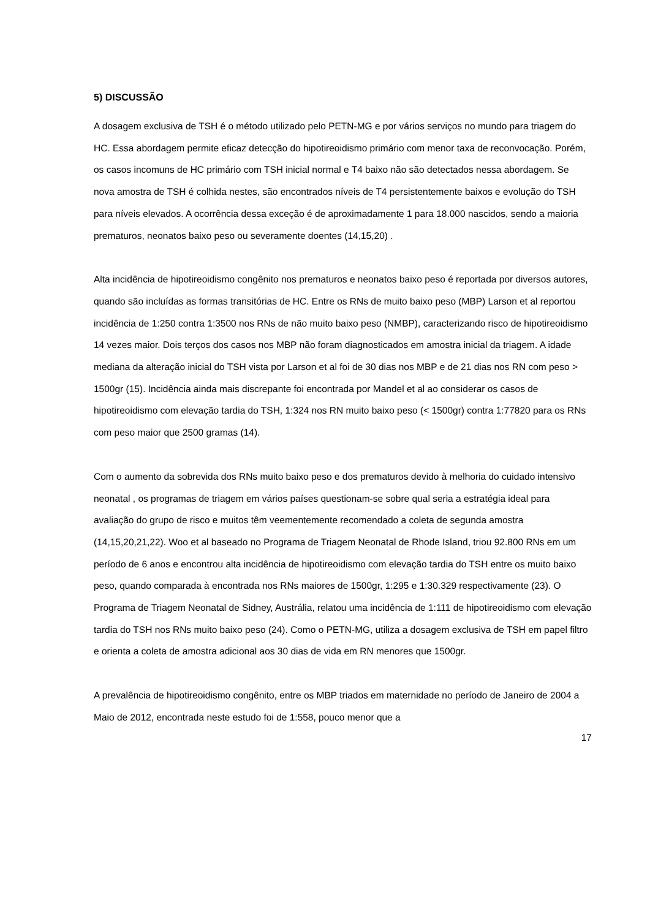5) DISCUSSÃO
A dosagem exclusiva de TSH é o método utilizado pelo PETN-MG e por vários serviços no mundo para triagem do HC. Essa abordagem permite eficaz detecção do hipotireoidismo primário com menor taxa de reconvocação. Porém, os casos incomuns de HC primário com TSH inicial normal e T4 baixo não são detectados nessa abordagem. Se nova amostra de TSH é colhida nestes, são encontrados níveis de T4 persistentemente baixos e evolução do TSH para níveis elevados. A ocorrência dessa exceção é de aproximadamente 1 para 18.000 nascidos, sendo a maioria prematuros, neonatos baixo peso ou severamente doentes (14,15,20) .
Alta incidência de hipotireoidismo congênito nos prematuros e neonatos baixo peso é reportada por diversos autores, quando são incluídas as formas transitórias de HC. Entre os RNs de muito baixo peso (MBP) Larson et al reportou incidência de 1:250 contra 1:3500 nos RNs de não muito baixo peso (NMBP), caracterizando risco de hipotireoidismo 14 vezes maior. Dois terços dos casos nos MBP não foram diagnosticados em amostra inicial da triagem. A idade mediana da alteração inicial do TSH vista por Larson et al foi de 30 dias nos MBP e de 21 dias nos RN com peso > 1500gr (15). Incidência ainda mais discrepante foi encontrada por Mandel et al ao considerar os casos de hipotireoidismo com elevação tardia do TSH, 1:324 nos RN muito baixo peso (< 1500gr) contra 1:77820 para os RNs com peso maior que 2500 gramas (14).
Com o aumento da sobrevida dos RNs muito baixo peso e dos prematuros devido à melhoria do cuidado intensivo neonatal , os programas de triagem em vários países questionam-se sobre qual seria a estratégia ideal para avaliação do grupo de risco e muitos têm veementemente recomendado a coleta de segunda amostra (14,15,20,21,22). Woo et al baseado no Programa de Triagem Neonatal de Rhode Island, triou 92.800 RNs em um período de 6 anos e encontrou alta incidência de hipotireoidismo com elevação tardia do TSH entre os muito baixo peso, quando comparada à encontrada nos RNs maiores de 1500gr, 1:295 e 1:30.329 respectivamente (23). O Programa de Triagem Neonatal de Sidney, Austrália, relatou uma incidência de 1:111 de hipotireoidismo com elevação tardia do TSH nos RNs muito baixo peso (24). Como o PETN-MG, utiliza a dosagem exclusiva de TSH em papel filtro e orienta a coleta de amostra adicional aos 30 dias de vida em RN menores que 1500gr.
A prevalência de hipotireoidismo congênito, entre os MBP triados em maternidade no período de Janeiro de 2004 a Maio de 2012, encontrada neste estudo foi de 1:558, pouco menor que a
17